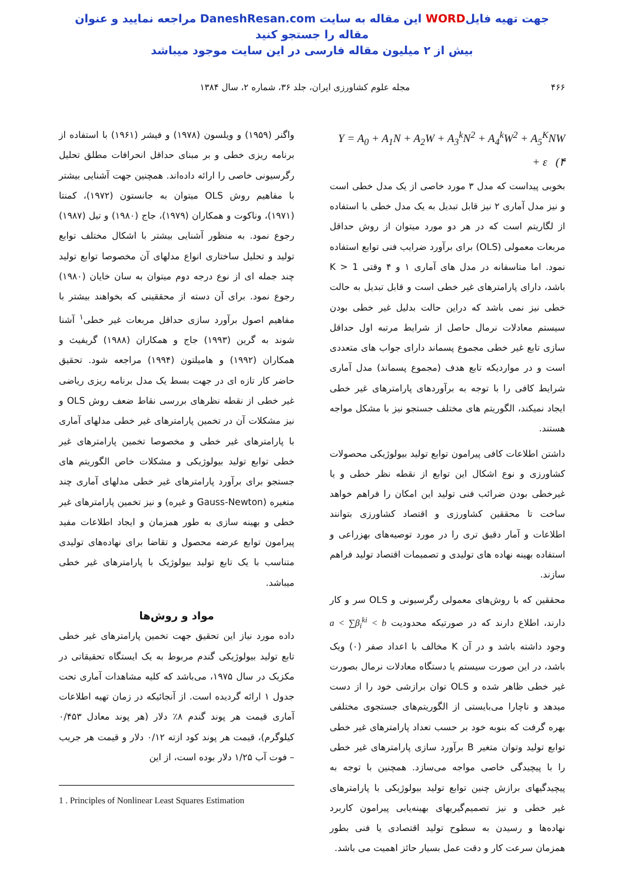جهت تهیه فایلWORD این مقاله به سایت DaneshResan.com مراجعه نمایید و عنوان مقاله را جستجو کنید
بیش از ۲ میلیون مقاله فارسی در این سایت موجود میباشد
۴۶۶ مجله علوم کشاورزی ایران، جلد ۳۶، شماره ۲، سال ۱۳۸۴
Y = A<sub>0</sub> + A<sub>1</sub>N + A<sub>2</sub>W + A<sub>3</sub><sup>k</sup>N<sup>2</sup> + A<sub>4</sub><sup>k</sup>W<sup>2</sup> + A<sub>5</sub><sup>K</sup>NW + ε (۴
بخوبی پیداست که مدل ۳ مورد خاصی از یک مدل خطی است و نیز مدل آماری ۲ نیز قابل تبدیل به یک مدل خطی با استفاده از لگاریتم است که در هر دو مورد میتوان از روش حداقل مربعات معمولی (OLS) برای برآورد ضرایب فنی توابع استفاده نمود. اما متاسفانه در مدل های آماری ۱ و ۴ وقتی K > 1 باشد، دارای پارامترهای غیر خطی است و قابل تبدیل به حالت خطی نیز نمی باشد که دراین حالت بدلیل غیر خطی بودن سیستم معادلات نرمال حاصل از شرایط مرتبه اول حداقل سازی تابع غیر خطی مجموع پسماند دارای جواب های متعددی است و در مواردیکه تابع هدف (مجموع پسماند) مدل آماری شرایط کافی را با توجه به برآوردهای پارامترهای غیر خطی ایجاد نمیکند، الگوریتم های مختلف جستجو نیز با مشکل مواجه هستند.
داشتن اطلاعات کافی پیرامون توابع تولید بیولوژیکی محصولات کشاورزی و نوع اشکال این توابع از نقطه نظر خطی و یا غیرخطی بودن ضرائب فنی تولید این امکان را فراهم خواهد ساخت تا محققین کشاورزی و اقتصاد کشاورزی بتوانند اطلاعات و آمار دقیق تری را در مورد توصیه‌های بهزراعی و استفاده بهینه نهاده های تولیدی و تصمیمات اقتصاد تولید فراهم سازند.
محققین که با روش‌های معمولی رگرسیونی و OLS سر و کار دارند، اطلاع دارند که در صورتیکه محدودیت a < ∑β<sub>i</sub><sup>ki</sup> < b وجود داشته باشد و در آن K مخالف با اعداد صفر (۰) ویک باشد، در این صورت سیستم یا دستگاه معادلات نرمال بصورت غیر خطی ظاهر شده و OLS توان برازشی خود را از دست میدهد و ناچارا می‌بایستی از الگوریتم‌های جستجوی مختلفی بهره گرفت که بنوبه خود بر حسب تعداد پارامترهای غیر خطی توابع تولید وتوان متغیر B برآورد سازی پارامترهای غیر خطی را با پیچیدگی خاصی مواجه می‌سازد. همچنین با توجه به پیچیدگیهای برازش چنین توابع تولید بیولوژیکی با پارامترهای غیر خطی و نیز تصمیم‌گیریهای بهینه‌یابی پیرامون کاربرد نهاده‌ها و رسیدن به سطوح تولید اقتصادی یا فنی بطور همزمان سرعت کار و دقت عمل بسیار حائز اهمیت می باشد.
واگنر (۱۹۵۹) و ویلسون (۱۹۷۸) و فیشر (۱۹۶۱) با استفاده از برنامه ریزی خطی و بر مبنای حداقل انحرافات مطلق تحلیل رگرسیونی خاصی را ارائه داده‌اند. همچنین جهت آشنایی بیشتر با مفاهیم روش OLS میتوان به جانستون (۱۹۷۲)، کمنتا (۱۹۷۱)، وناکوت و همکاران (۱۹۷۹)، جاج (۱۹۸۰) و تیل (۱۹۸۷) رجوع نمود. به منظور آشنایی بیشتر با اشکال مختلف توابع تولید و تحلیل ساختاری انواع مدلهای آن مخصوصا توابع تولید چند جمله ای از نوع درجه دوم میتوان به سان خایان (۱۹۸۰) رجوع نمود. برای آن دسته از محققینی که بخواهند بیشتر با مفاهیم اصول برآورد سازی حداقل مربعات غیر خطی<sup>۱</sup> آشنا شوند به گرین (۱۹۹۳) جاج و همکاران (۱۹۸۸) گریفیث و همکاران (۱۹۹۲) و هامیلتون (۱۹۹۴) مراجعه شود. تحقیق حاضر کار تازه ای در جهت بسط یک مدل برنامه ریزی ریاضی غیر خطی از نقطه نظرهای بررسی نقاط ضعف روش OLS و نیز مشکلات آن در تخمین پارامترهای غیر خطی مدلهای آماری با پارامترهای غیر خطی و مخصوصا تخمین پارامترهای غیر خطی توابع تولید بیولوژیکی و مشکلات خاص الگوریتم های جستجو برای برآورد پارامترهای غیر خطی مدلهای آماری چند متغیره (Gauss-Newton و غیره) و نیز تخمین پارامترهای غیر خطی و بهینه سازی به طور همزمان و ایجاد اطلاعات مفید پیرامون توابع عرضه محصول و تقاضا برای نهاده‌های تولیدی متناسب با یک تابع تولید بیولوژیک با پارامترهای غیر خطی میباشد.
مواد و روش‌ها
داده مورد نیاز این تحقیق جهت تخمین پارامترهای غیر خطی تابع تولید بیولوژیکی گندم مربوط به یک ایستگاه تحقیقاتی در مکزیک در سال ۱۹۷۵، می‌باشد که کلیه مشاهدات آماری تحت جدول ۱ ارائه گردیده است. از آنجائیکه در زمان تهیه اطلاعات آماری قیمت هر پوند گندم ۸٪ دلار (هر پوند معادل ۰/۴۵۳ کیلوگرم)، قیمت هر پوند کود ازته ۰/۱۲ دلار و قیمت هر جریب – فوت آب ۱/۲۵ دلار بوده است، از این
1 . Principles of Nonlinear Least Squares Estimation